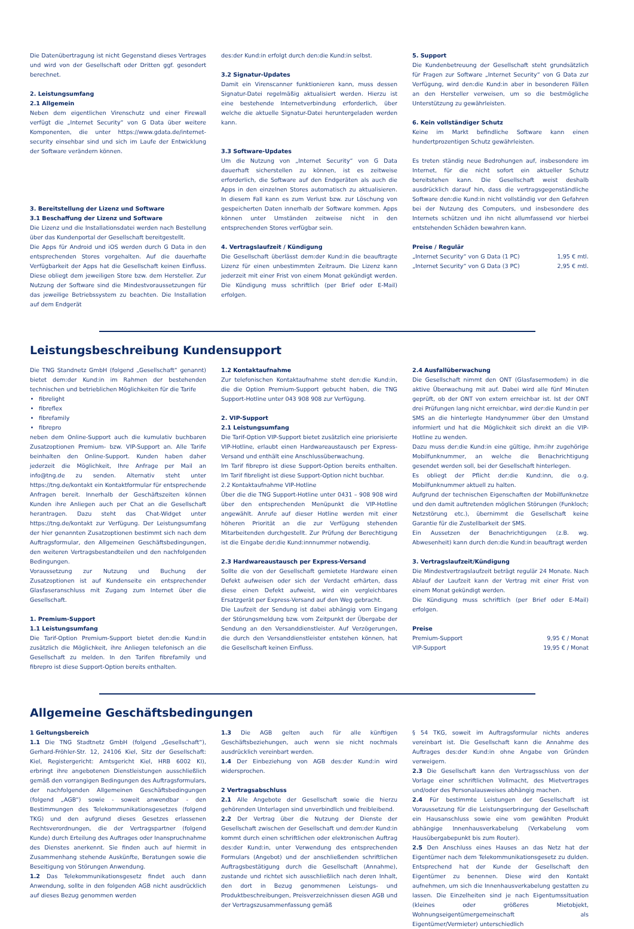Die Datenübertragung ist nicht Gegenstand dieses Vertrages und wird von der Gesellschaft oder Dritten ggf. gesondert berechnet.
2. Leistungsumfang
2.1 Allgemein
Neben dem eigentlichen Virenschutz und einer Firewall verfügt die „Internet Security“ von G Data über weitere Komponenten, die unter https://www.gdata.de/internet-security einsehbar sind und sich im Laufe der Entwicklung der Software verändern können.
3. Bereitstellung der Lizenz und Software
3.1 Beschaffung der Lizenz und Software
Die Lizenz und die Installationsdatei werden nach Bestellung über das Kundenportal der Gesellschaft bereitgestellt.
Die Apps für Android und iOS werden durch G Data in den entsprechenden Stores vorgehalten. Auf die dauerhafte Verfügbarkeit der Apps hat die Gesellschaft keinen Einfluss. Diese obliegt dem jeweiligen Store bzw. dem Hersteller. Zur Nutzung der Software sind die Mindestvoraussetzungen für das jeweilige Betriebssystem zu beachten. Die Installation auf dem Endgerät
des:der Kund:in erfolgt durch den:die Kund:in selbst.
3.2 Signatur-Updates
Damit ein Virenscanner funktionieren kann, muss dessen Signatur-Datei regelmäßig aktualisiert werden. Hierzu ist eine bestehende Internetverbindung erforderlich, über welche die aktuelle Signatur-Datei heruntergeladen werden kann.
3.3 Software-Updates
Um die Nutzung von „Internet Security“ von G Data dauerhaft sicherstellen zu können, ist es zeitweise erforderlich, die Software auf den Endgeräten als auch die Apps in den einzelnen Stores automatisch zu aktualisieren. In diesem Fall kann es zum Verlust bzw. zur Löschung von gespeicherten Daten innerhalb der Software kommen. Apps können unter Umständen zeitweise nicht in den entsprechenden Stores verfügbar sein.
4. Vertragslaufzeit / Kündigung
Die Gesellschaft überlässt dem:der Kund:in die beauftragte Lizenz für einen unbestimmten Zeitraum. Die Lizenz kann jederzeit mit einer Frist von einem Monat gekündigt werden. Die Kündigung muss schriftlich (per Brief oder E-Mail) erfolgen.
5. Support
Die Kundenbetreuung der Gesellschaft steht grundsätzlich für Fragen zur Software „Internet Security“ von G Data zur Verfügung, wird den:die Kund:in aber in besonderen Fällen an den Hersteller verweisen, um so die bestmögliche Unterstützung zu gewährleisten.
6. Kein vollständiger Schutz
Keine im Markt befindliche Software kann einen hundertprozentigen Schutz gewährleisten.
Es treten ständig neue Bedrohungen auf, insbesondere im Internet, für die nicht sofort ein aktueller Schutz bereitstehen kann. Die Gesellschaft weist deshalb ausdrücklich darauf hin, dass die vertragsgegenständliche Software den:die Kund:in nicht vollständig vor den Gefahren bei der Nutzung des Computers, und insbesondere des Internets schützen und ihn nicht allumfassend vor hierbei entstehenden Schäden bewahren kann.
Preise / Regulär
„Internet Security“ von G Data (1 PC) 1,95 € mtl.
„Internet Security“ von G Data (3 PC) 2,95 € mtl.
Leistungsbeschreibung Kundensupport
Die TNG Standnetz GmbH (folgend „Gesellschaft“ genannt) bietet dem:der Kund:in im Rahmen der bestehenden technischen und betrieblichen Möglichkeiten für die Tarife
fibrelight
fibreflex
fibrefamily
fibrepro
neben dem Online-Support auch die kumulativ buchbaren Zusatzoptionen Premium- bzw. VIP-Support an. Alle Tarife beinhalten den Online-Support. Kunden haben daher jederzeit die Möglichkeit, Ihre Anfrage per Mail an info@tng.de zu senden. Alternativ steht unter https://tng.de/kontakt ein Kontaktformular für entsprechende Anfragen bereit. Innerhalb der Geschäftszeiten können Kunden ihre Anliegen auch per Chat an die Gesellschaft herantragen. Dazu steht das Chat-Widget unter https://tng.de/kontakt zur Verfügung. Der Leistungsumfang der hier genannten Zusatzoptionen bestimmt sich nach dem Auftragsformular, den Allgemeinen Geschäftsbedingungen, den weiteren Vertragsbestandteilen und den nachfolgenden Bedingungen.
Voraussetzung zur Nutzung und Buchung der Zusatzoptionen ist auf Kundenseite ein entsprechender Glasfaseranschluss mit Zugang zum Internet über die Gesellschaft.
1. Premium-Support
1.1 Leistungsumfang
Die Tarif-Option Premium-Support bietet den:die Kund:in zusätzlich die Möglichkeit, ihre Anliegen telefonisch an die Gesellschaft zu melden. In den Tarifen fibrefamily und fibrepro ist diese Support-Option bereits enthalten.
1.2 Kontaktaufnahme
Zur telefonischen Kontaktaufnahme steht den:die Kund:in, die die Option Premium-Support gebucht haben, die TNG Support-Hotline unter 043 908 908 zur Verfügung.
2. VIP-Support
2.1 Leistungsumfang
Die Tarif-Option VIP-Support bietet zusätzlich eine priorisierte VIP-Hotline, erlaubt einen Hardwareaustausch per Express-Versand und enthält eine Anschlussüberwachung.
Im Tarif fibrepro ist diese Support-Option bereits enthalten. Im Tarif fibrelight ist diese Support-Option nicht buchbar.
2.2 Kontaktaufnahme VIP-Hotline
Über die die TNG Support-Hotline unter 0431 – 908 908 wird über den entsprechenden Menüpunkt die VIP-Hotline angewählt. Anrufe auf dieser Hotline werden mit einer höheren Priorität an die zur Verfügung stehenden Mitarbeitenden durchgestellt. Zur Prüfung der Berechtigung ist die Eingabe der:die Kund:innnummer notwendig.
2.3 Hardwareaustausch per Express-Versand
Sollte die von der Gesellschaft gemietete Hardware einen Defekt aufweisen oder sich der Verdacht erhärten, dass diese einen Defekt aufweist, wird ein vergleichbares Ersatzgerät per Express-Versand auf den Weg gebracht.
Die Laufzeit der Sendung ist dabei abhängig vom Eingang der Störungsmeldung bzw. vom Zeitpunkt der Übergabe der Sendung an den Versanddienstleister. Auf Verzögerungen, die durch den Versanddienstleister entstehen können, hat die Gesellschaft keinen Einfluss.
2.4 Ausfallüberwachung
Die Gesellschaft nimmt den ONT (Glasfasermodem) in die aktive Überwachung mit auf. Dabei wird alle fünf Minuten geprüft, ob der ONT von extern erreichbar ist. Ist der ONT drei Prüfungen lang nicht erreichbar, wird der:die Kund:in per SMS an die hinterlegte Handynummer über den Umstand informiert und hat die Möglichkeit sich direkt an die VIP-Hotline zu wenden.
Dazu muss der:die Kund:in eine gültige, ihm:ihr zugehörige Mobilfunknummer, an welche die Benachrichtigung gesendet werden soll, bei der Gesellschaft hinterlegen.
Es obliegt der Pflicht der:die Kund:inn, die o.g. Mobilfunknummer aktuell zu halten.
Aufgrund der technischen Eigenschaften der Mobilfunknetze und den damit auftretenden möglichen Störungen (Funkloch; Netzstörung etc.), übernimmt die Gesellschaft keine Garantie für die Zustellbarkeit der SMS.
Ein Aussetzen der Benachrichtigungen (z.B. wg. Abwesenheit) kann durch den:die Kund:in beauftragt werden
3. Vertragslaufzeit/Kündigung
Die Mindestvertragslaufzeit beträgt regulär 24 Monate. Nach Ablauf der Laufzeit kann der Vertrag mit einer Frist von einem Monat gekündigt werden.
Die Kündigung muss schriftlich (per Brief oder E-Mail) erfolgen.
Preise
Premium-Support 9,95 € / Monat
VIP-Support 19,95 € / Monat
Allgemeine Geschäftsbedingungen
1 Geltungsbereich
1.1 Die TNG Stadtnetz GmbH (folgend „Gesellschaft“), Gerhard-Fröhler-Str. 12, 24106 Kiel, Sitz der Gesellschaft: Kiel, Registergericht: Amtsgericht Kiel, HRB 6002 KI), erbringt ihre angebotenen Dienstleistungen ausschließlich gemäß den vorrangigen Bedingungen des Auftragsformulars, der nachfolgenden Allgemeinen Geschäftsbedingungen (folgend „AGB“) sowie - soweit anwendbar - den Bestimmungen des Telekommunikationsgesetzes (folgend TKG) und den aufgrund dieses Gesetzes erlassenen Rechtsverordnungen, die der Vertragspartner (folgend Kunde) durch Erteilung des Auftrages oder Inanspruchnahme des Dienstes anerkennt. Sie finden auch auf hiermit in Zusammenhang stehende Auskünfte, Beratungen sowie die Beseitigung von Störungen Anwendung.
1.2 Das Telekommunikationsgesetz findet auch dann Anwendung, sollte in den folgenden AGB nicht ausdrücklich auf dieses Bezug genommen werden
1.3 Die AGB gelten auch für alle künftigen Geschäftsbeziehungen, auch wenn sie nicht nochmals ausdrücklich vereinbart werden.
1.4 Der Einbeziehung von AGB des:der Kund:in wird widersprochen.
2 Vertragsabschluss
2.1 Alle Angebote der Gesellschaft sowie die hierzu gehörenden Unterlagen sind unverbindlich und freibleibend.
2.2 Der Vertrag über die Nutzung der Dienste der Gesellschaft zwischen der Gesellschaft und dem:der Kund:in kommt durch einen schriftlichen oder elektronischen Auftrag des:der Kund:in, unter Verwendung des entsprechenden Formulars (Angebot) und der anschließenden schriftlichen Auftragsbestätigung durch die Gesellschaft (Annahme), zustande und richtet sich ausschließlich nach deren Inhalt, den dort in Bezug genommenen Leistungs- und Produktbeschreibungen, Preisverzeichnissen diesen AGB und der Vertragszusammenfassung gemäß
§ 54 TKG, soweit im Auftragsformular nichts anderes vereinbart ist. Die Gesellschaft kann die Annahme des Auftrages des:der Kund:in ohne Angabe von Gründen verweigern.
2.3 Die Gesellschaft kann den Vertragsschluss von der Vorlage einer schriftlichen Vollmacht, des Mietvertrages und/oder des Personalausweises abhängig machen.
2.4 Für bestimmte Leistungen der Gesellschaft ist Voraussetzung für die Leistungserbringung der Gesellschaft ein Hausanschluss sowie eine vom gewählten Produkt abhängige Innenhausverkabelung (Verkabelung vom Hausübergabepunkt bis zum Router).
2.5 Den Anschluss eines Hauses an das Netz hat der Eigentümer nach dem Telekommunikationsgesetz zu dulden. Entsprechend hat der Kunde der Gesellschaft den Eigentümer zu benennen. Diese wird den Kontakt aufnehmen, um sich die Innenhausverkabelung gestatten zu lassen. Die Einzelheiten sind je nach Eigentumssituation (kleines oder größeres Mietobjekt, Wohnungseigentümergemeinschaft als Eigentümer/Vermieter) unterschiedlich